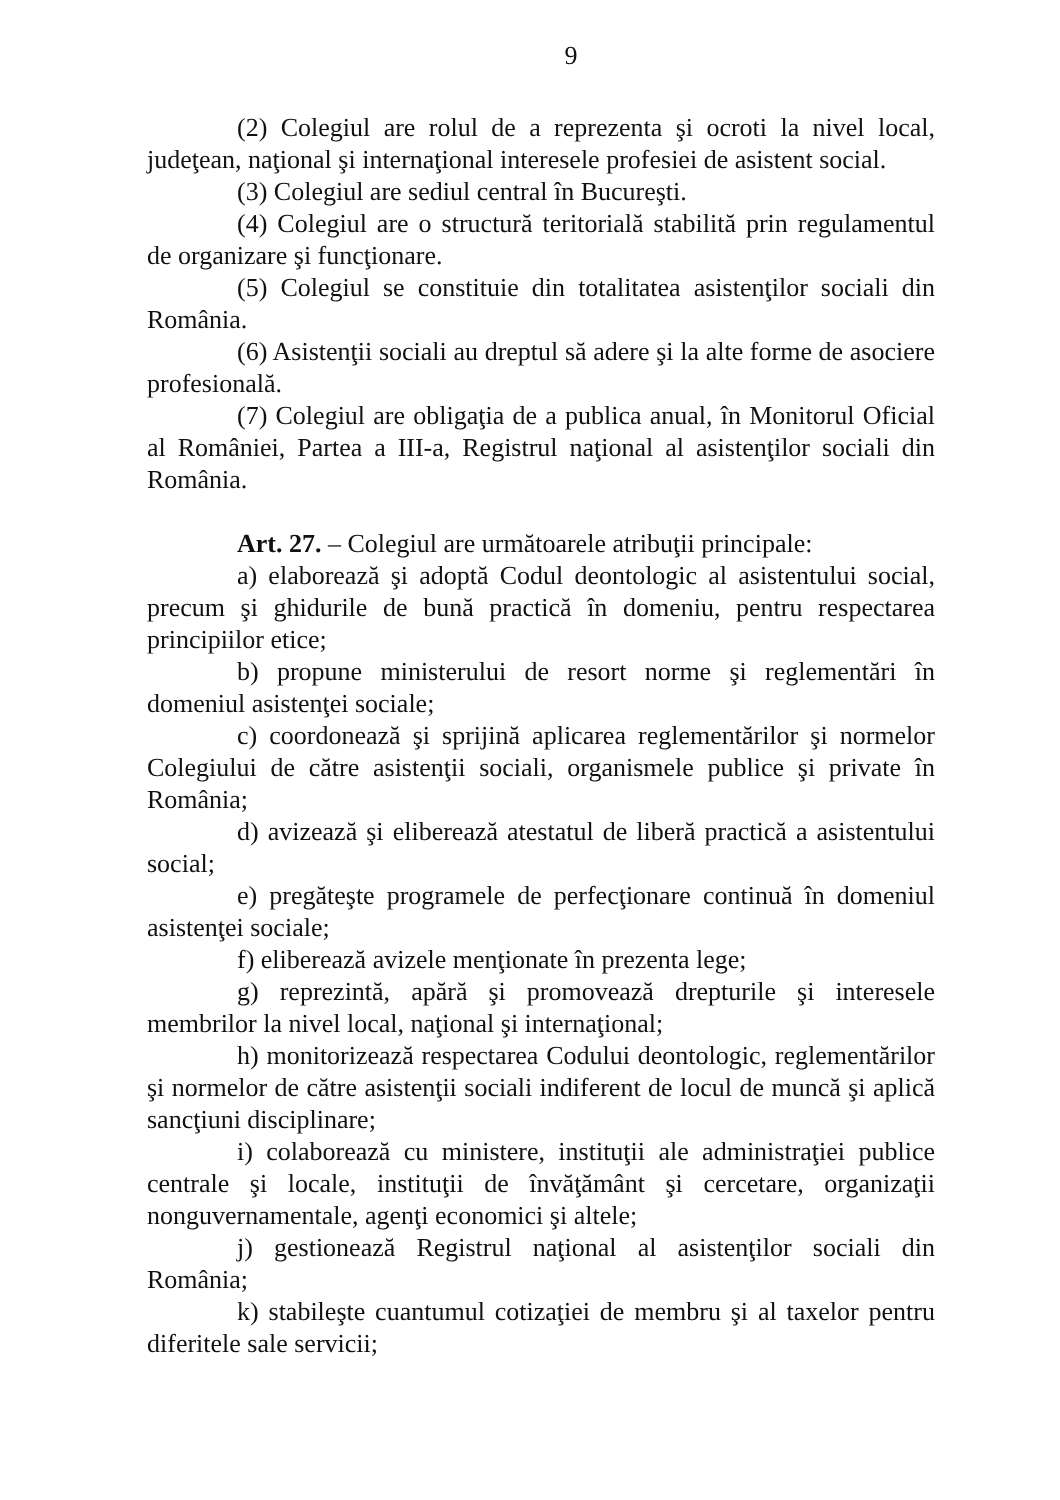9
(2) Colegiul are rolul de a reprezenta şi ocroti la nivel local, judeţean, naţional şi internaţional interesele profesiei de asistent social.
(3) Colegiul are sediul central în Bucureşti.
(4) Colegiul are o structură teritorială stabilită prin regulamentul de organizare şi funcţionare.
(5) Colegiul se constituie din totalitatea asistenţilor sociali din România.
(6) Asistenţii sociali au dreptul să adere şi la alte forme de asociere profesională.
(7) Colegiul are obligaţia de a publica anual, în Monitorul Oficial al României, Partea a III-a, Registrul naţional al asistenţilor sociali din România.
Art. 27. – Colegiul are următoarele atribuţii principale:
a) elaborează şi adoptă Codul deontologic al asistentului social, precum şi ghidurile de bună practică în domeniu, pentru respectarea principiilor etice;
b) propune ministerului de resort norme şi reglementări în domeniul asistenţei sociale;
c) coordonează şi sprijină aplicarea reglementărilor şi normelor Colegiului de către asistenţii sociali, organismele publice şi private în România;
d) avizează şi eliberează atestatul de liberă practică a asistentului social;
e) pregăteşte programele de perfecţionare continuă în domeniul asistenţei sociale;
f) eliberează avizele menţionate în prezenta lege;
g) reprezintă, apără şi promovează drepturile şi interesele membrilor la nivel local, naţional şi internaţional;
h) monitorizează respectarea Codului deontologic, reglementărilor şi normelor de către asistenţii sociali indiferent de locul de muncă şi aplică sancţiuni disciplinare;
i) colaborează cu ministere, instituţii ale administraţiei publice centrale şi locale, instituţii de învăţământ şi cercetare, organizaţii nonguvernamentale, agenţi economici şi altele;
j) gestionează Registrul naţional al asistenţilor sociali din România;
k) stabileşte cuantumul cotizaţiei de membru şi al taxelor pentru diferitele sale servicii;